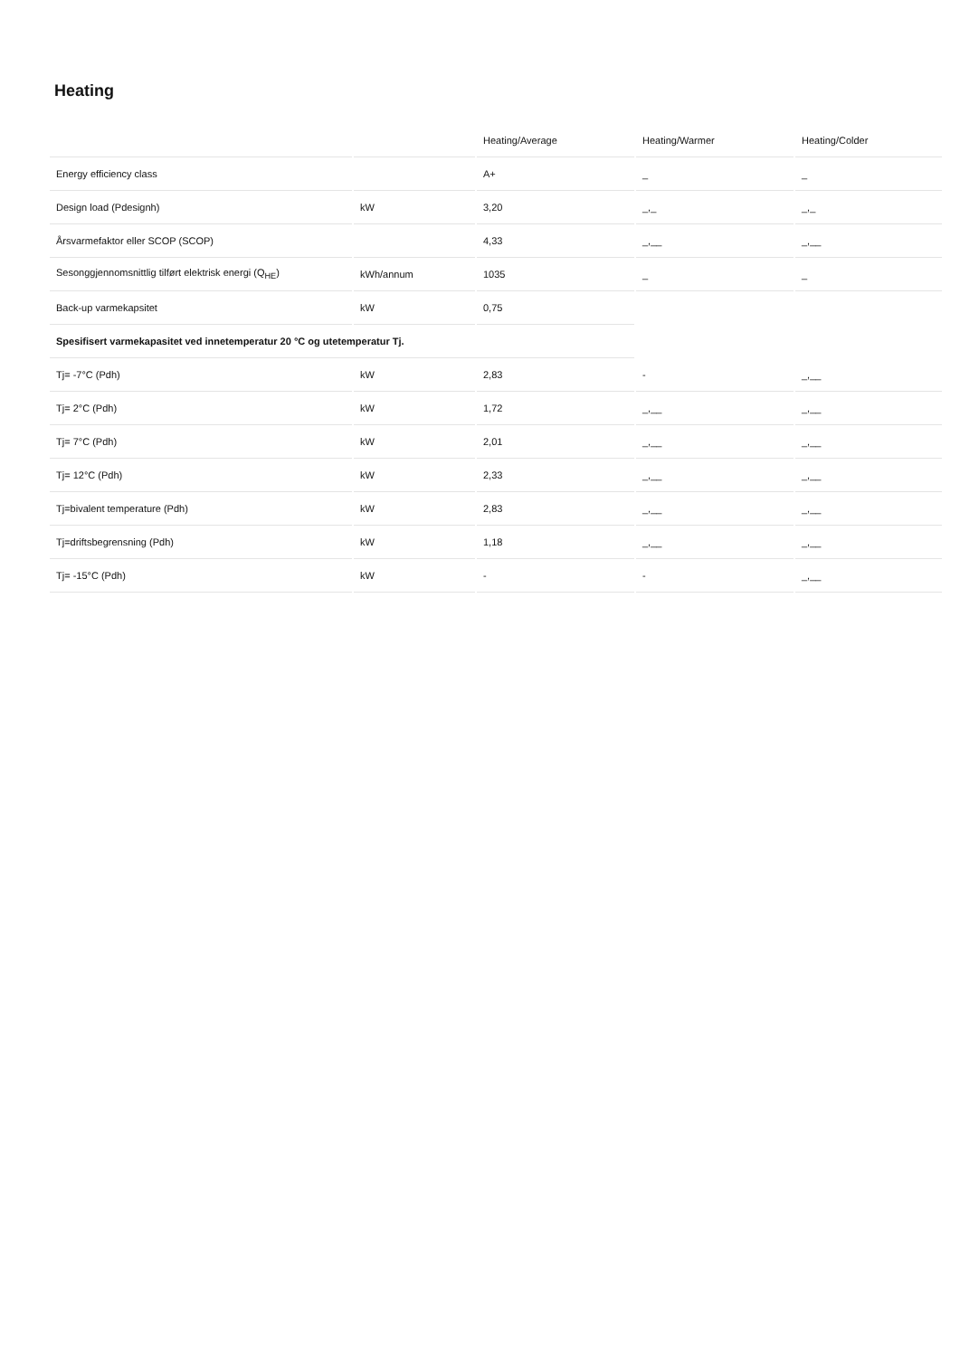Heating
| | | Heating/Average | Heating/Warmer | Heating/Colder |
| --- | --- | --- | --- | --- |
| Energy efficiency class | | A+ | _ | _ |
| Design load (Pdesignh) | kW | 3,20 | _,_ | _,_ |
| Årsvarmefaktor eller SCOP (SCOP) | | 4,33 | _,__ | _,__ |
| Sesonggjennomsnittlig tilført elektrisk energi (Q<sub>HE</sub>) | kWh/annum | 1035 | _ | _ |
| Back-up varmekapsitet | kW | 0,75 | | |
| Spesifisert varmekapasitet ved innetemperatur 20 °C og utetemperatur Tj. | | | | |
| Tj= -7°C (Pdh) | kW | 2,83 | - | _,__ |
| Tj= 2°C (Pdh) | kW | 1,72 | _,__ | _,__ |
| Tj= 7°C (Pdh) | kW | 2,01 | _,__ | _,__ |
| Tj= 12°C (Pdh) | kW | 2,33 | _,__ | _,__ |
| Tj=bivalent temperature (Pdh) | kW | 2,83 | _,__ | _,__ |
| Tj=driftsbegrensning (Pdh) | kW | 1,18 | _,__ | _,__ |
| Tj= -15°C (Pdh) | kW | - | - | _,__ |